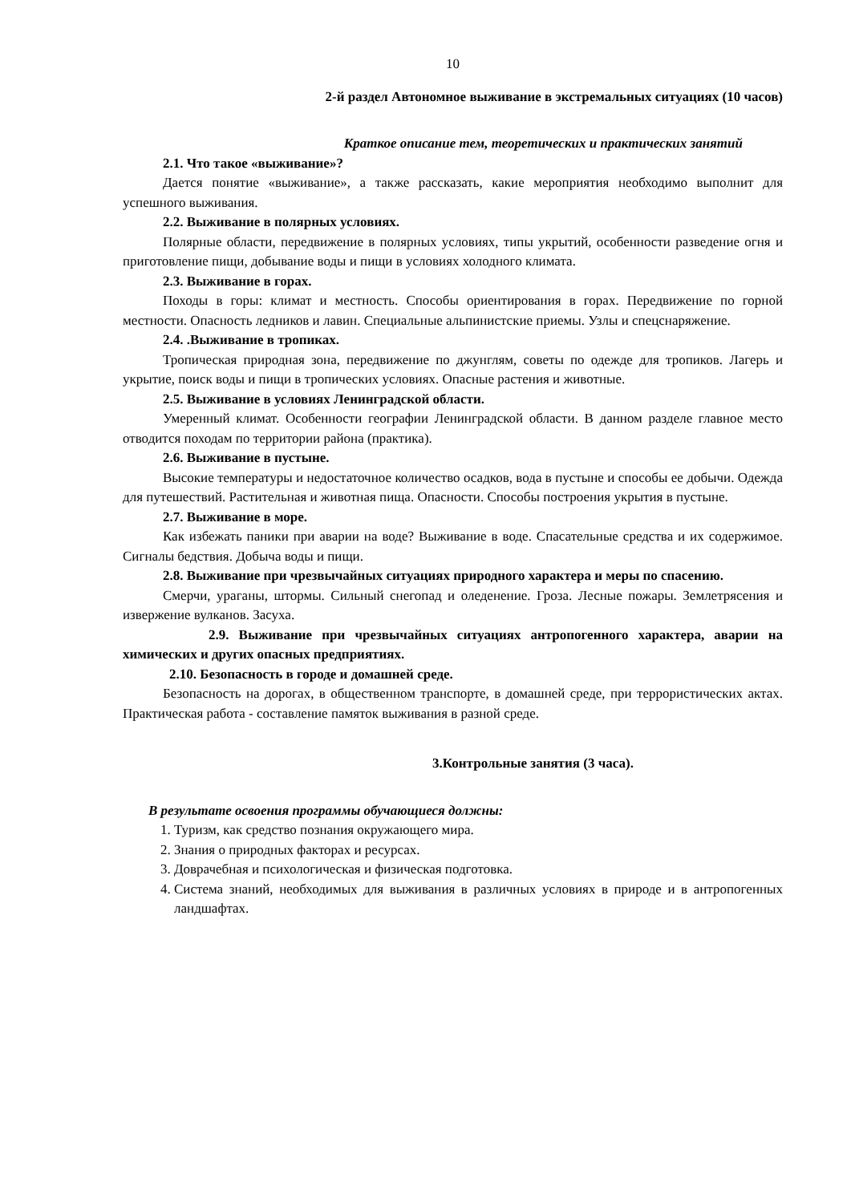10
2-й раздел Автономное выживание в экстремальных ситуациях (10 часов)
Краткое описание тем, теоретических и практических занятий
2.1. Что такое «выживание»?
Дается понятие «выживание», а также рассказать, какие мероприятия необходимо выполнит для успешного выживания.
2.2. Выживание в полярных условиях.
Полярные области, передвижение в полярных условиях, типы укрытий, особенности разведение огня и приготовление пищи, добывание воды и пищи в условиях холодного климата.
2.3. Выживание в горах.
Походы в горы: климат и местность. Способы ориентирования в горах. Передвижение по горной местности. Опасность ледников и лавин. Специальные альпинистские приемы. Узлы и спецснаряжение.
2.4. .Выживание в тропиках.
Тропическая природная зона, передвижение по джунглям, советы по одежде для тропиков. Лагерь и укрытие, поиск воды и пищи в тропических условиях. Опасные растения и животные.
2.5. Выживание в условиях Ленинградской области.
Умеренный климат. Особенности географии Ленинградской области. В данном разделе главное место отводится походам по территории района (практика).
2.6. Выживание в пустыне.
Высокие температуры и недостаточное количество осадков, вода в пустыне и способы ее добычи. Одежда для путешествий. Растительная и животная пища. Опасности. Способы построения укрытия в пустыне.
2.7. Выживание в море.
Как избежать паники при аварии на воде? Выживание в воде. Спасательные средства и их содержимое. Сигналы бедствия. Добыча воды и пищи.
2.8. Выживание при чрезвычайных ситуациях природного характера и меры по спасению.
Смерчи, ураганы, штормы. Сильный снегопад и оледенение. Гроза. Лесные пожары. Землетрясения и извержение вулканов. Засуха.
2.9. Выживание при чрезвычайных ситуациях антропогенного характера, аварии на химических и других опасных предприятиях.
2.10. Безопасность в городе и домашней среде.
Безопасность на дорогах, в общественном транспорте, в домашней среде, при террористических актах. Практическая работа - составление памяток выживания в разной среде.
3.Контрольные занятия (3 часа).
В результате освоения программы обучающиеся должны:
1. Туризм, как средство познания окружающего мира.
2. Знания о природных факторах и ресурсах.
3. Доврачебная и психологическая и физическая подготовка.
4. Система знаний, необходимых для выживания в различных условиях в природе и в антропогенных ландшафтах.